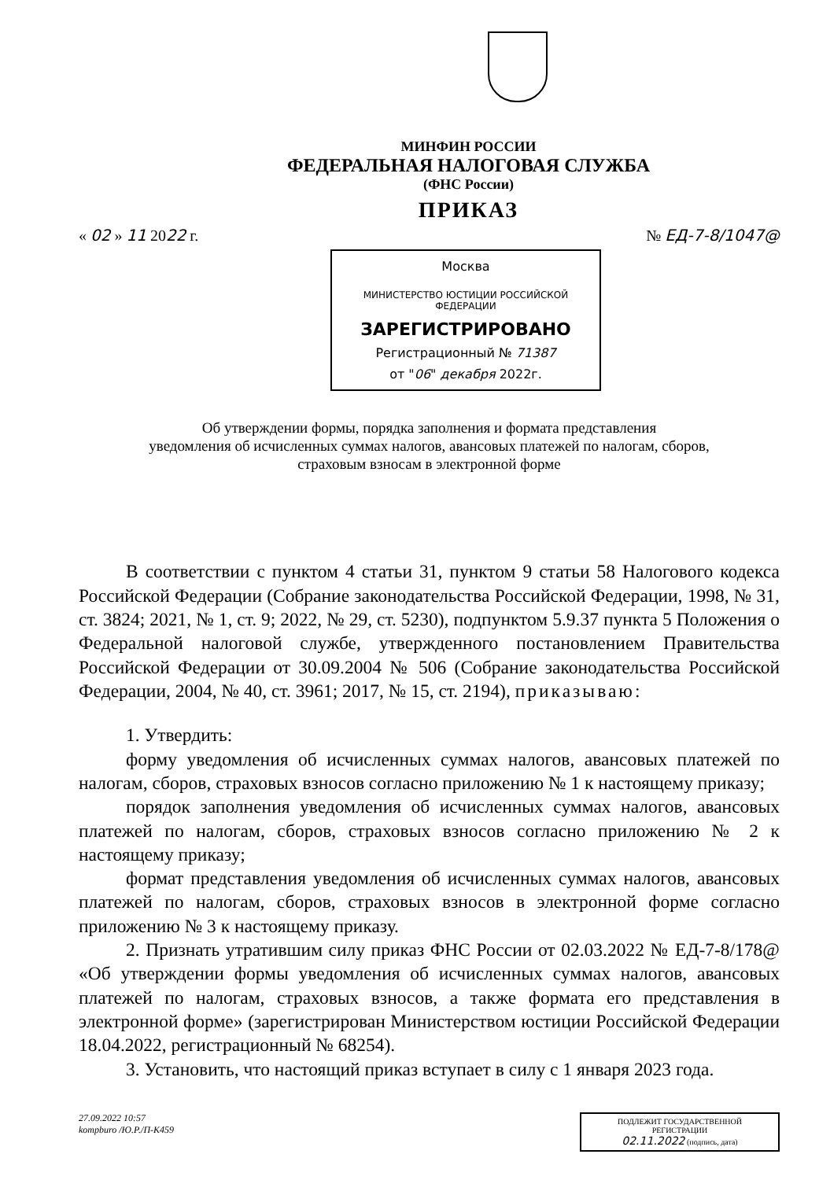МИНФИН РОССИИ
ФЕДЕРАЛЬНАЯ НАЛОГОВАЯ СЛУЖБА
(ФНС России)
ПРИКАЗ
« 02 » 11 2022 г. № ЕД-7-8/1047@
Москва
МИНИСТЕРСТВО ЮСТИЦИИ РОССИЙСКОЙ ФЕДЕРАЦИИ
ЗАРЕГИСТРИРОВАНО
Регистрационный № 71387
от "06" декабря 2022г.
Об утверждении формы, порядка заполнения и формата представления
уведомления об исчисленных суммах налогов, авансовых платежей по налогам, сборов,
страховым взносам в электронной форме
В соответствии с пунктом 4 статьи 31, пунктом 9 статьи 58 Налогового кодекса Российской Федерации (Собрание законодательства Российской Федерации, 1998, № 31, ст. 3824; 2021, № 1, ст. 9; 2022, № 29, ст. 5230), подпунктом 5.9.37 пункта 5 Положения о Федеральной налоговой службе, утвержденного постановлением Правительства Российской Федерации от 30.09.2004 № 506 (Собрание законодательства Российской Федерации, 2004, № 40, ст. 3961; 2017, № 15, ст. 2194), приказываю:
1. Утвердить:
форму уведомления об исчисленных суммах налогов, авансовых платежей по налогам, сборов, страховых взносов согласно приложению № 1 к настоящему приказу;
порядок заполнения уведомления об исчисленных суммах налогов, авансовых платежей по налогам, сборов, страховых взносов согласно приложению № 2 к настоящему приказу;
формат представления уведомления об исчисленных суммах налогов, авансовых платежей по налогам, сборов, страховых взносов в электронной форме согласно приложению № 3 к настоящему приказу.
2. Признать утратившим силу приказ ФНС России от 02.03.2022 № ЕД-7-8/178@ «Об утверждении формы уведомления об исчисленных суммах налогов, авансовых платежей по налогам, страховых взносов, а также формата его представления в электронной форме» (зарегистрирован Министерством юстиции Российской Федерации 18.04.2022, регистрационный № 68254).
3. Установить, что настоящий приказ вступает в силу с 1 января 2023 года.
27.09.2022 10:57
kompburo /Ю.Р./П-К459
ПОДЛЕЖИТ ГОСУДАРСТВЕННОЙ РЕГИСТРАЦИИ
02.11.2022 (подпись, дата)